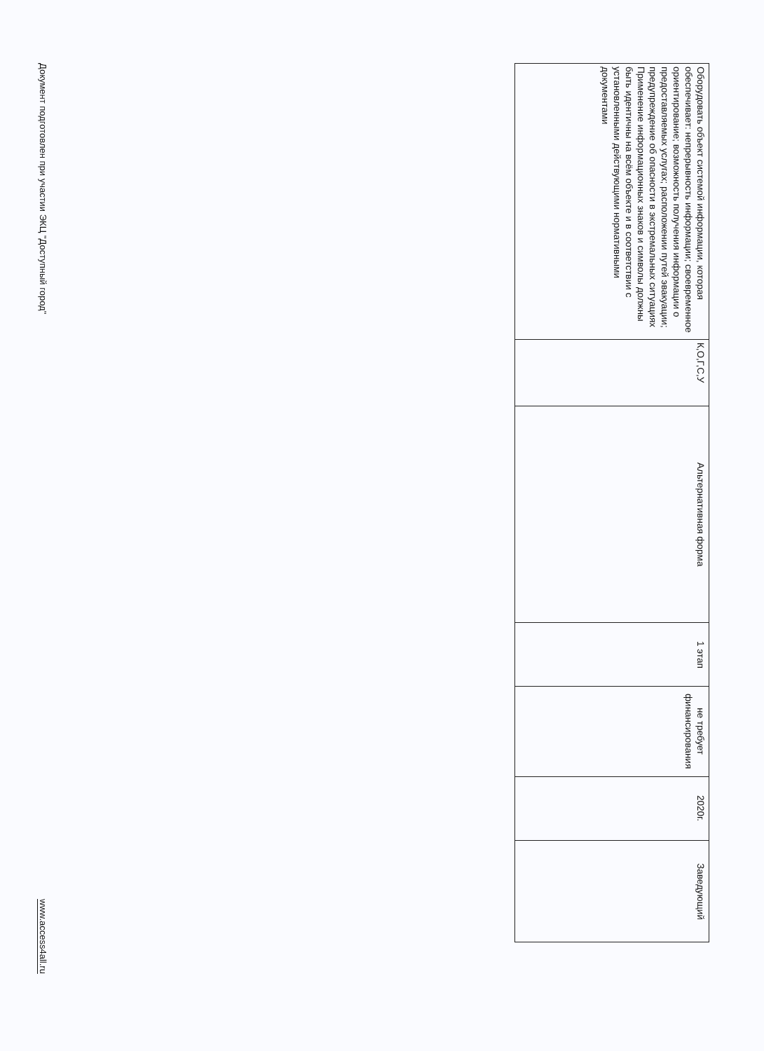| Оборудовать объект системой информации, которая обеспечивает: непрерывность информации; своевременное ориентирование; возможность получения информации о предоставляемых услугах; расположении путей эвакуации; предупреждение об опасности в экстремальных ситуациях Применение информационных знаков и символы должны быть идентичны на всём объекте и в соответствии с установленными действующими нормативными документами | К,О,Г,С,У | Альтернативная форма | 1 этап | не требует финансирования | 2020г. | Заведующий |
Документ подготовлен при участии ЭКЦ "Доступный город" www.access4all.ru